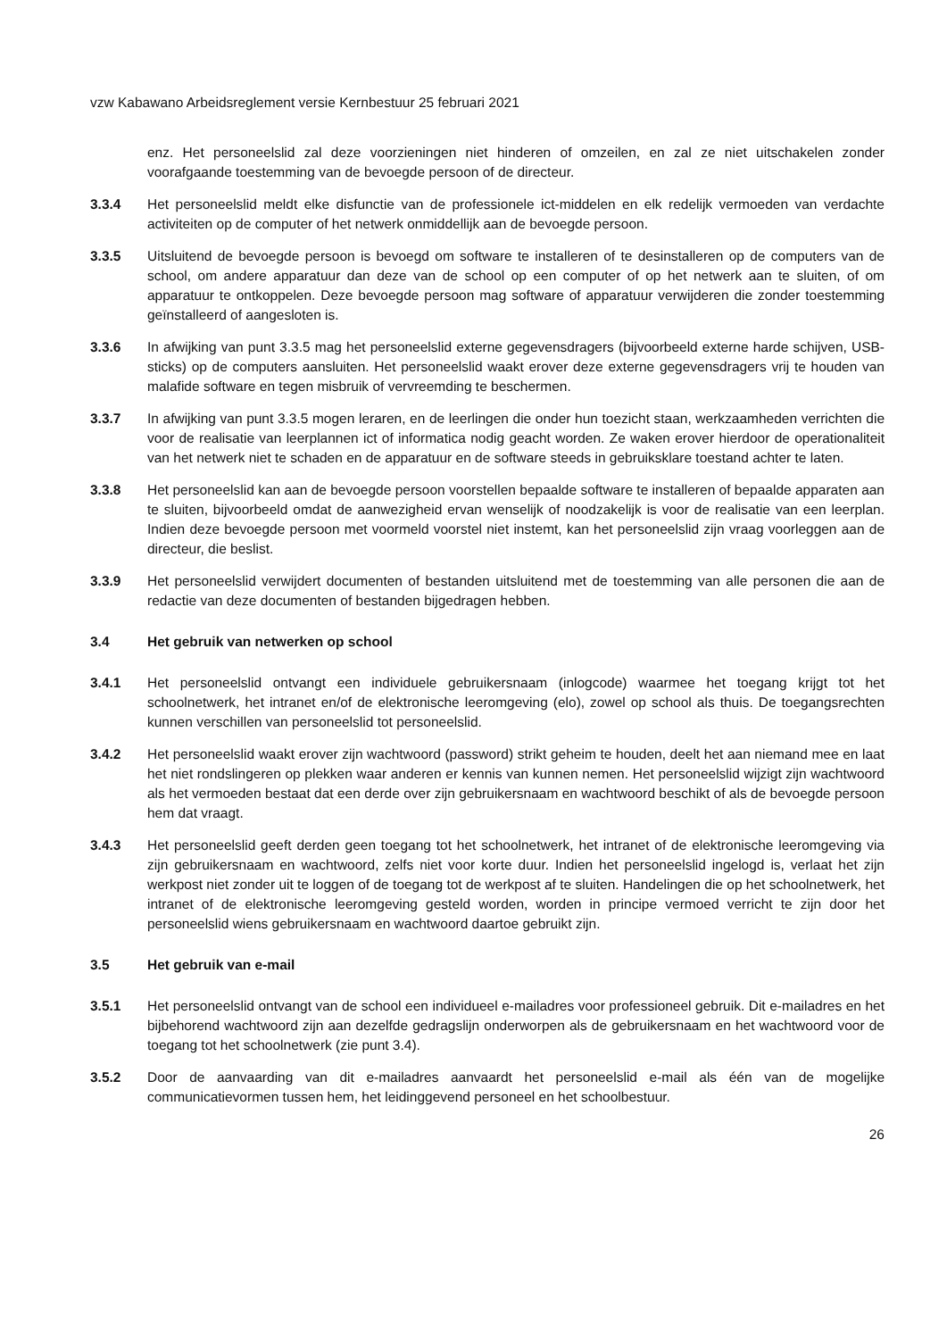vzw Kabawano Arbeidsreglement versie Kernbestuur 25 februari 2021
enz. Het personeelslid zal deze voorzieningen niet hinderen of omzeilen, en zal ze niet uitschakelen zonder voorafgaande toestemming van de bevoegde persoon of de directeur.
3.3.4 Het personeelslid meldt elke disfunctie van de professionele ict-middelen en elk redelijk vermoeden van verdachte activiteiten op de computer of het netwerk onmiddellijk aan de bevoegde persoon.
3.3.5 Uitsluitend de bevoegde persoon is bevoegd om software te installeren of te desinstalleren op de computers van de school, om andere apparatuur dan deze van de school op een computer of op het netwerk aan te sluiten, of om apparatuur te ontkoppelen. Deze bevoegde persoon mag software of apparatuur verwijderen die zonder toestemming geïnstalleerd of aangesloten is.
3.3.6 In afwijking van punt 3.3.5 mag het personeelslid externe gegevensdragers (bijvoorbeeld externe harde schijven, USB-sticks) op de computers aansluiten. Het personeelslid waakt erover deze externe gegevensdragers vrij te houden van malafide software en tegen misbruik of vervreemding te beschermen.
3.3.7 In afwijking van punt 3.3.5 mogen leraren, en de leerlingen die onder hun toezicht staan, werkzaamheden verrichten die voor de realisatie van leerplannen ict of informatica nodig geacht worden. Ze waken erover hierdoor de operationaliteit van het netwerk niet te schaden en de apparatuur en de software steeds in gebruiksklare toestand achter te laten.
3.3.8 Het personeelslid kan aan de bevoegde persoon voorstellen bepaalde software te installeren of bepaalde apparaten aan te sluiten, bijvoorbeeld omdat de aanwezigheid ervan wenselijk of noodzakelijk is voor de realisatie van een leerplan. Indien deze bevoegde persoon met voormeld voorstel niet instemt, kan het personeelslid zijn vraag voorleggen aan de directeur, die beslist.
3.3.9 Het personeelslid verwijdert documenten of bestanden uitsluitend met de toestemming van alle personen die aan de redactie van deze documenten of bestanden bijgedragen hebben.
3.4 Het gebruik van netwerken op school
3.4.1 Het personeelslid ontvangt een individuele gebruikersnaam (inlogcode) waarmee het toegang krijgt tot het schoolnetwerk, het intranet en/of de elektronische leeromgeving (elo), zowel op school als thuis. De toegangsrechten kunnen verschillen van personeelslid tot personeelslid.
3.4.2 Het personeelslid waakt erover zijn wachtwoord (password) strikt geheim te houden, deelt het aan niemand mee en laat het niet rondslingeren op plekken waar anderen er kennis van kunnen nemen. Het personeelslid wijzigt zijn wachtwoord als het vermoeden bestaat dat een derde over zijn gebruikersnaam en wachtwoord beschikt of als de bevoegde persoon hem dat vraagt.
3.4.3 Het personeelslid geeft derden geen toegang tot het schoolnetwerk, het intranet of de elektronische leeromgeving via zijn gebruikersnaam en wachtwoord, zelfs niet voor korte duur. Indien het personeelslid ingelogd is, verlaat het zijn werkpost niet zonder uit te loggen of de toegang tot de werkpost af te sluiten. Handelingen die op het schoolnetwerk, het intranet of de elektronische leeromgeving gesteld worden, worden in principe vermoed verricht te zijn door het personeelslid wiens gebruikersnaam en wachtwoord daartoe gebruikt zijn.
3.5 Het gebruik van e-mail
3.5.1 Het personeelslid ontvangt van de school een individueel e-mailadres voor professioneel gebruik. Dit e-mailadres en het bijbehorend wachtwoord zijn aan dezelfde gedragslijn onderworpen als de gebruikersnaam en het wachtwoord voor de toegang tot het schoolnetwerk (zie punt 3.4).
3.5.2 Door de aanvaarding van dit e-mailadres aanvaardt het personeelslid e-mail als één van de mogelijke communicatievormen tussen hem, het leidinggevend personeel en het schoolbestuur.
26